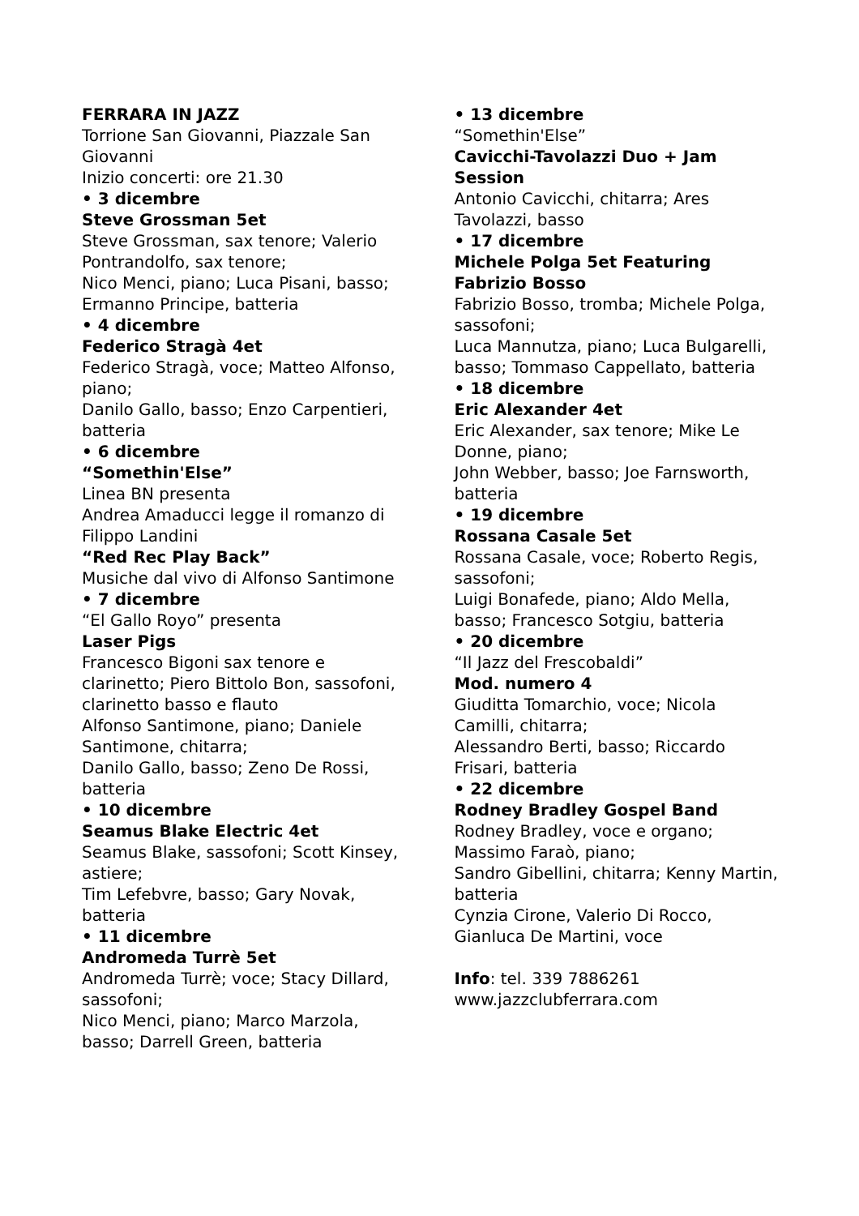FERRARA IN JAZZ
Torrione San Giovanni, Piazzale San Giovanni
Inizio concerti: ore 21.30
• 3 dicembre
Steve Grossman 5et
Steve Grossman, sax tenore; Valerio Pontrandolfo, sax tenore;
Nico Menci, piano; Luca Pisani, basso; Ermanno Principe, batteria
• 4 dicembre
Federico Stragà 4et
Federico Stragà, voce; Matteo Alfonso, piano;
Danilo Gallo, basso; Enzo Carpentieri, batteria
• 6 dicembre
“Somethin'Else”
Linea BN presenta
Andrea Amaducci legge il romanzo di Filippo Landini
“Red Rec Play Back”
Musiche dal vivo di Alfonso Santimone
• 7 dicembre
“El Gallo Royo” presenta
Laser Pigs
Francesco Bigoni sax tenore e clarinetto; Piero Bittolo Bon, sassofoni, clarinetto basso e flauto
Alfonso Santimone, piano; Daniele Santimone, chitarra;
Danilo Gallo, basso; Zeno De Rossi, batteria
• 10 dicembre
Seamus Blake Electric 4et
Seamus Blake, sassofoni; Scott Kinsey, astiere;
Tim Lefebvre, basso; Gary Novak, batteria
• 11 dicembre
Andromeda Turrè 5et
Andromeda Turrè; voce; Stacy Dillard, sassofoni;
Nico Menci, piano; Marco Marzola, basso; Darrell Green, batteria
• 13 dicembre
“Somethin'Else”
Cavicchi-Tavolazzi Duo + Jam Session
Antonio Cavicchi, chitarra; Ares Tavolazzi, basso
• 17 dicembre
Michele Polga 5et Featuring Fabrizio Bosso
Fabrizio Bosso, tromba; Michele Polga, sassofoni;
Luca Mannutza, piano; Luca Bulgarelli, basso; Tommaso Cappellato, batteria
• 18 dicembre
Eric Alexander 4et
Eric Alexander, sax tenore; Mike Le Donne, piano;
John Webber, basso; Joe Farnsworth, batteria
• 19 dicembre
Rossana Casale 5et
Rossana Casale, voce; Roberto Regis, sassofoni;
Luigi Bonafede, piano; Aldo Mella, basso; Francesco Sotgiu, batteria
• 20 dicembre
“Il Jazz del Frescobaldi”
Mod. numero 4
Giuditta Tomarchio, voce; Nicola Camilli, chitarra;
Alessandro Berti, basso; Riccardo Frisari, batteria
• 22 dicembre
Rodney Bradley Gospel Band
Rodney Bradley, voce e organo; Massimo Faraò, piano;
Sandro Gibellini, chitarra; Kenny Martin, batteria
Cynzia Cirone, Valerio Di Rocco, Gianluca De Martini, voce
Info: tel. 339 7886261
www.jazzclubferrara.com